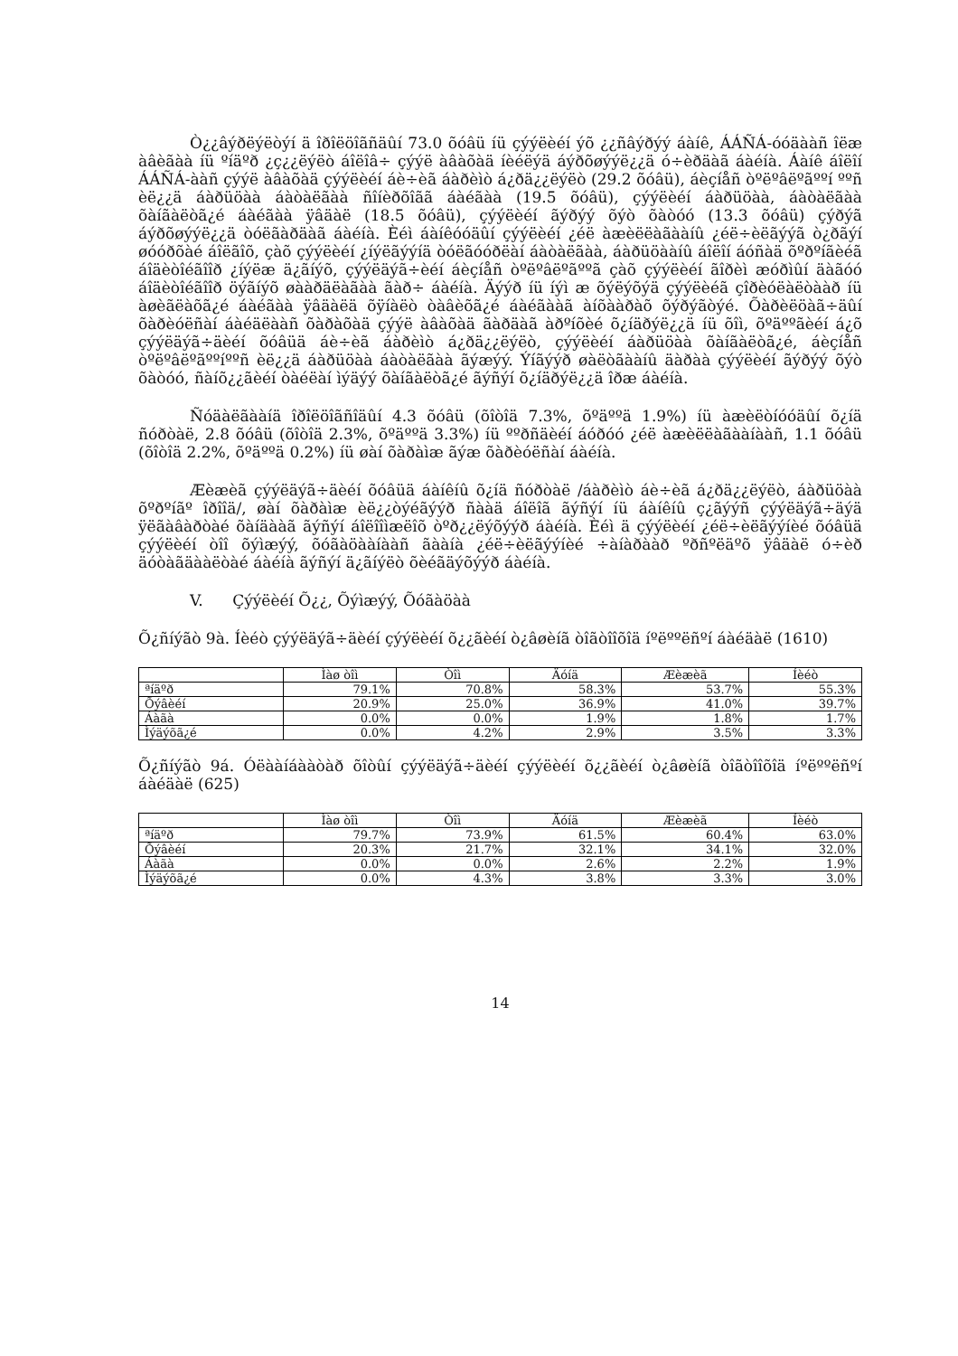Ò¿¿âýðëýëòýí ä îðîëöîãñäûí 73.0 õóâü íü çýýëèéí ýõ ¿¿ñâýðýý áàíê, ÁÁÑÁ-óóäààñ îëæ àâèãàà íü ºíäºð ¿ç¿¿ëýëò áîëîâ÷ çýýë àâàõàä íèéëýä áýðõøýýë¿¿ä ó÷èðäàã áàéíà. Áàíê áîëîí ÁÁÑÁ-ààñ çýýë àâàõàä çýýëèéí áè÷èã áàðèìò á¿ðä¿¿ëýëò (29.2 õóâü), áèçíåñ òºëºâëºãººí ººñ èë¿¿ä áàðüöàà áàòàëãàà ñîíèðõîãã áàéãàà (19.5 õóâü), çýýëèéí áàðüöàà, áàòàëãàà õàíãàëòã¿é áàéãàà ÿâäàë (18.5 õóâü), çýýëèéí ãýðýý õýò õàòóó (13.3 õóâü) çýðýã áýðõøýýë¿¿ä òóëãàðäàã áàéíà. Èéì áàíêóóäûí çýýëèéí ¿éë àæèëëàãààíû ¿éë÷èëãýýã ò¿ðãýí øóóðõàé áîëãîõ, çàõ çýýëèéí ¿íýëãýýíä òóëãóóðëàí áàòàëãàà, áàðüöààíû áîëîí áóñàä õºðºíãèéã áîäèòîéãîîð ¿íýëæ ä¿ãíýõ, çýýëäýã÷èéí áèçíåñ òºëºâëºãººã çàõ çýýëèéí ãîðèì æóðìûí äàãóó áîäèòîéãîîð öýãíýõ øààðäëàãàà ãàð÷ áàéíà. Äýýð íü íýì æ õýëýõýä çýýëèéã çîðèóëàëòààð íü àøèãëàõã¿é áàéãàà ÿâäàëä õÿíàëò òàâèõã¿é áàéãààã àíõààðàõ õýðýãòýé. Õàðèëöàã÷äûí õàðèóëñàí áàéäëààñ õàðàõàä çýýë àâàõàä ãàðäàã àðºíõèé õ¿íäðýë¿¿ä íü õîì, õºäººãèéí á¿õ çýýëäýã÷äèéí õóâüä áè÷èã áàðèìò á¿ðä¿¿ëýëò, çýýëèéí áàðüöàà õàíãàëòã¿é, áèçíåñ òºëºâëºãººíººñ èë¿¿ä áàðüöàà áàòàëãàà ãýæýý. Ýíãýýð øàëòãààíû äàðàà çýýëèéí ãýðýý õýò õàòóó, ñàíõ¿¿ãèéí òàéëàí ìýäýý õàíãàëòã¿é ãýñýí õ¿íäðýë¿¿ä îðæ áàéíà.
Ñóäàëãààíä îðîëöîãñîäûí 4.3 õóâü (õîòîä 7.3%, õºäººä 1.9%) íü àæèëòíóóäûí õ¿íä ñóðòàë, 2.8 õóâü (õîòîä 2.3%, õºäººä 3.3%) íü ººðñäèéí áóðóó ¿éë àæèëëàãààíààñ, 1.1 õóâü (õîòîä 2.2%, õºäººä 0.2%) íü øàí õàðàìæ ãýæ õàðèóëñàí áàéíà.
Æèæèã çýýëäýã÷äèéí õóâüä áàíêíû õ¿íä ñóðòàë /áàðèìò áè÷èã á¿ðä¿¿ëýëò, áàðüöàà õºðºíãº îðîîä/, øàí õàðàìæ èë¿¿òýéãýýð ñààä áîëîã ãýñýí íü áàíêíû ç¿ãýýñ çýýëäýã÷äýä ÿëãàâàðòàé õàíäààã ãýñýí áîëîîìæëîõ òºð¿¿ëýõýýð áàéíà. Èéì ä çýýëèéí ¿éë÷èëãýýíèé õóâüä çýýëèéí òîî õýìæýý, õóãàöààíààñ ãààíà ¿éë÷èëãýýíèé ÷àíàðààð ºðñºëäºõ ÿâäàë ó÷èð äóòàãäààëòàé áàéíà ãýñýí ä¿ãíýëò õèéãäýõýýð áàéíà.
V. Çýýëèéí Õ¿¿, Õýìæýý, Õóãàöàà
Õ¿ñíýãò 9à. Íèéò çýýëäýã÷äèéí çýýëèéí õ¿¿ãèéí ò¿âøèíã òîãòîîõîä íºëººëñºí áàéäàë (1610)
| | Ìàø òîì | Òîì | Äóíä | Æèæèã | Íèéò |
| --- | --- | --- | --- | --- | --- |
| ªíäºð | 79.1% | 70.8% | 58.3% | 53.7% | 55.3% |
| Õýâèéí | 20.9% | 25.0% | 36.9% | 41.0% | 39.7% |
| Áàãà | 0.0% | 0.0% | 1.9% | 1.8% | 1.7% |
| Ìýäýõã¿é | 0.0% | 4.2% | 2.9% | 3.5% | 3.3% |
Õ¿ñíýãò 9á. Óëààíáààòàð õîòûí çýýëäýã÷äèéí çýýëèéí õ¿¿ãèéí ò¿âøèíã òîãòîîõîä íºëººëñºí áàéäàë (625)
| | Ìàø òîì | Òîì | Äóíä | Æèæèã | Íèéò |
| --- | --- | --- | --- | --- | --- |
| ªíäºð | 79.7% | 73.9% | 61.5% | 60.4% | 63.0% |
| Õýâèéí | 20.3% | 21.7% | 32.1% | 34.1% | 32.0% |
| Áàãà | 0.0% | 0.0% | 2.6% | 2.2% | 1.9% |
| Ìýäýõã¿é | 0.0% | 4.3% | 3.8% | 3.3% | 3.0% |
14